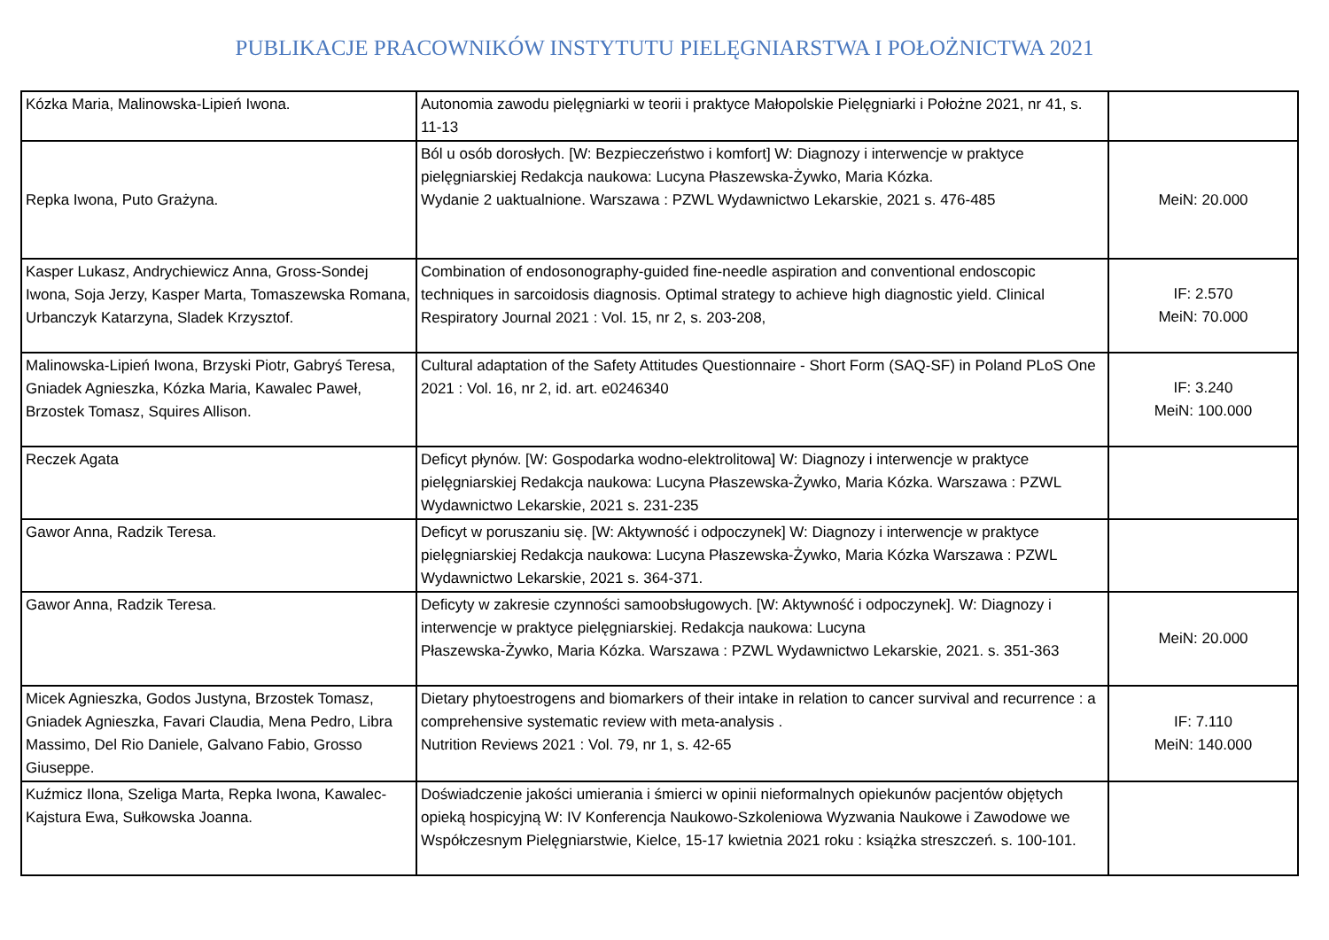PUBLIKACJE PRACOWNIKÓW INSTYTUTU PIELĘGNIARSTWA I POŁOŻNICTWA 2021
| Kózka Maria, Malinowska-Lipień Iwona. | Autonomia zawodu pielęgniarki w teorii i praktyce Małopolskie Pielęgniarki i Położne 2021, nr 41, s. 11-13 | |
| Repka Iwona, Puto Grażyna. | Ból u osób dorosłych. [W: Bezpieczeństwo i komfort] W: Diagnozy i interwencje w praktyce pielęgniarskiej Redakcja naukowa: Lucyna Płaszewska-Żywko, Maria Kózka. Wydanie 2 uaktualnione. Warszawa : PZWL Wydawnictwo Lekarskie, 2021 s. 476-485 | MeiN: 20.000 |
| Kasper Lukasz, Andrychiewicz Anna, Gross-Sondej Iwona, Soja Jerzy, Kasper Marta, Tomaszewska Romana, Urbanczyk Katarzyna, Sladek Krzysztof. | Combination of endosonography-guided fine-needle aspiration and conventional endoscopic techniques in sarcoidosis diagnosis. Optimal strategy to achieve high diagnostic yield. Clinical Respiratory Journal 2021 : Vol. 15, nr 2, s. 203-208, | IF: 2.570 MeiN: 70.000 |
| Malinowska-Lipień Iwona, Brzyski Piotr, Gabryś Teresa, Gniadek Agnieszka, Kózka Maria, Kawalec Paweł, Brzostek Tomasz, Squires Allison. | Cultural adaptation of the Safety Attitudes Questionnaire - Short Form (SAQ-SF) in Poland PLoS One 2021 : Vol. 16, nr 2, id. art. e0246340 | IF: 3.240 MeiN: 100.000 |
| Reczek Agata | Deficyt płynów. [W: Gospodarka wodno-elektrolitowa] W: Diagnozy i interwencje w praktyce pielęgniarskiej Redakcja naukowa: Lucyna Płaszewska-Żywko, Maria Kózka. Warszawa : PZWL Wydawnictwo Lekarskie, 2021 s. 231-235 | |
| Gawor Anna, Radzik Teresa. | Deficyt w poruszaniu się. [W: Aktywność i odpoczynek] W: Diagnozy i interwencje w praktyce pielęgniarskiej Redakcja naukowa: Lucyna Płaszewska-Żywko, Maria Kózka Warszawa : PZWL Wydawnictwo Lekarskie, 2021 s. 364-371. | |
| Gawor Anna, Radzik Teresa. | Deficyty w zakresie czynności samoobsługowych. [W: Aktywność i odpoczynek]. W: Diagnozy i interwencje w praktyce pielęgniarskiej. Redakcja naukowa: Lucyna Płaszewska-Żywko, Maria Kózka. Warszawa : PZWL Wydawnictwo Lekarskie, 2021. s. 351-363 | MeiN: 20.000 |
| Micek Agnieszka, Godos Justyna, Brzostek Tomasz, Gniadek Agnieszka, Favari Claudia, Mena Pedro, Libra Massimo, Del Rio Daniele, Galvano Fabio, Grosso Giuseppe. | Dietary phytoestrogens and biomarkers of their intake in relation to cancer survival and recurrence : a comprehensive systematic review with meta-analysis . Nutrition Reviews 2021 : Vol. 79, nr 1, s. 42-65 | IF: 7.110 MeiN: 140.000 |
| Kuźmicz Ilona, Szeliga Marta, Repka Iwona, Kawalec-Kajstura Ewa, Sułkowska Joanna. | Doświadczenie jakości umierania i śmierci w opinii nieformalnych opiekunów pacjentów objętych opieką hospicyjną W: IV Konferencja Naukowo-Szkoleniowa Wyzwania Naukowe i Zawodowe we Współczesnym Pielęgniarstwie, Kielce, 15-17 kwietnia 2021 roku : książka streszczeń. s. 100-101. | |